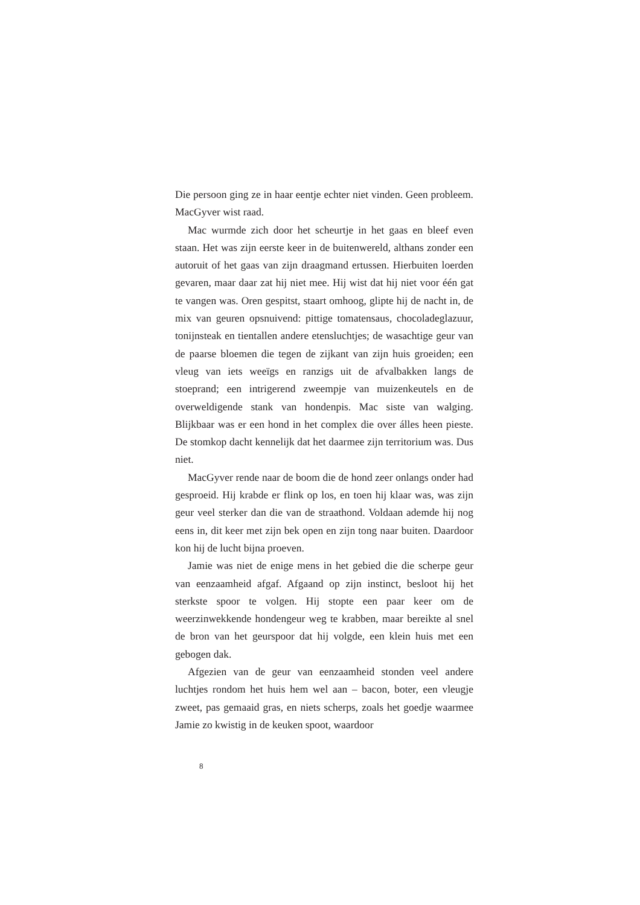Die persoon ging ze in haar eentje echter niet vinden. Geen probleem. MacGyver wist raad.
Mac wurmde zich door het scheurtje in het gaas en bleef even staan. Het was zijn eerste keer in de buitenwereld, althans zonder een autoruit of het gaas van zijn draagmand ertussen. Hierbuiten loerden gevaren, maar daar zat hij niet mee. Hij wist dat hij niet voor één gat te vangen was. Oren gespitst, staart omhoog, glipte hij de nacht in, de mix van geuren opsnuivend: pittige tomatensaus, chocoladeglazuur, tonijnsteak en tientallen andere etensluchtjes; de wasachtige geur van de paarse bloemen die tegen de zijkant van zijn huis groeiden; een vleug van iets weeïgs en ranzigs uit de afvalbakken langs de stoeprand; een intrigerend zweempje van muizenkeutels en de overweldigende stank van hondenpis. Mac siste van walging. Blijkbaar was er een hond in het complex die over álles heen pieste. De stomkop dacht kennelijk dat het daarmee zijn territorium was. Dus niet.
MacGyver rende naar de boom die de hond zeer onlangs onder had gesproeid. Hij krabde er flink op los, en toen hij klaar was, was zijn geur veel sterker dan die van de straathond. Voldaan ademde hij nog eens in, dit keer met zijn bek open en zijn tong naar buiten. Daardoor kon hij de lucht bijna proeven.
Jamie was niet de enige mens in het gebied die die scherpe geur van eenzaamheid afgaf. Afgaand op zijn instinct, besloot hij het sterkste spoor te volgen. Hij stopte een paar keer om de weerzinwekkende hondengeur weg te krabben, maar bereikte al snel de bron van het geurspoor dat hij volgde, een klein huis met een gebogen dak.
Afgezien van de geur van eenzaamheid stonden veel andere luchtjes rondom het huis hem wel aan – bacon, boter, een vleugje zweet, pas gemaaid gras, en niets scherps, zoals het goedje waarmee Jamie zo kwistig in de keuken spoot, waardoor
8